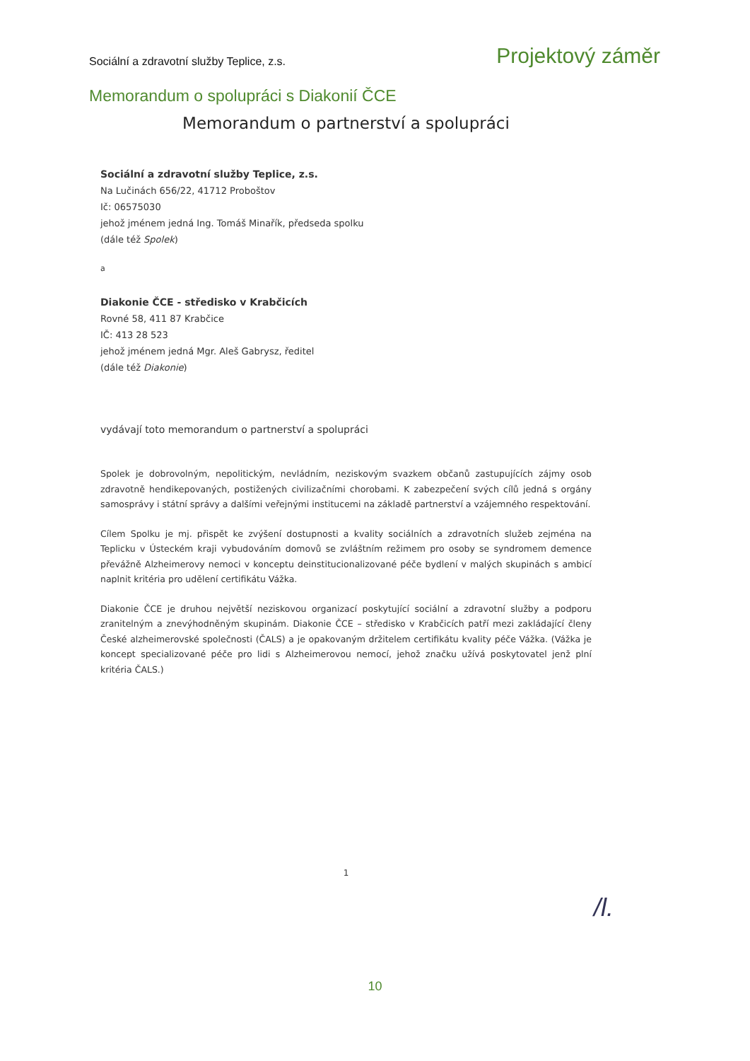Sociální a zdravotní služby Teplice, z.s. Projektový záměr
Memorandum o spolupráci s Diakonií ČCE
Memorandum o partnerství a spolupráci
Sociální a zdravotní služby Teplice, z.s.
Na Lučinách 656/22, 41712 Proboštov
Ič: 06575030
jehož jménem jedná Ing. Tomáš Minařík, předseda spolku
(dále též Spolek)
a
Diakonie ČCE - středisko v Krabčicích
Rovné 58, 411 87 Krabčice
IČ: 413 28 523
jehož jménem jedná Mgr. Aleš Gabrysz, ředitel
(dále též Diakonie)
vydávají toto memorandum o partnerství a spolupráci
Spolek je dobrovolným, nepolitickým, nevládním, neziskovým svazkem občanů zastupujících zájmy osob zdravotně hendikepovaných, postižených civilizačními chorobami. K zabezpečení svých cílů jedná s orgány samosprávy i státní správy a dalšími veřejnými institucemi na základě partnerství a vzájemného respektování.
Cílem Spolku je mj. přispět ke zvýšení dostupnosti a kvality sociálních a zdravotních služeb zejména na Teplicku v Ústeckém kraji vybudováním domovů se zvláštním režimem pro osoby se syndromem demence převážně Alzheimerovy nemoci v konceptu deinstitucionalizované péče bydlení v malých skupinách s ambicí naplnit kritéria pro udělení certifikátu Vážka.
Diakonie ČCE je druhou největší neziskovou organizací poskytující sociální a zdravotní služby a podporu zranitelným a znevýhodněným skupinám. Diakonie ČCE – středisko v Krabčicích patří mezi zakládající členy České alzheimerovské společnosti (ČALS) a je opakovaným držitelem certifikátu kvality péče Vážka. (Vážka je koncept specializované péče pro lidi s Alzheimerovou nemocí, jehož značku užívá poskytovatel jenž plní kritéria ČALS.)
1
/l.
10